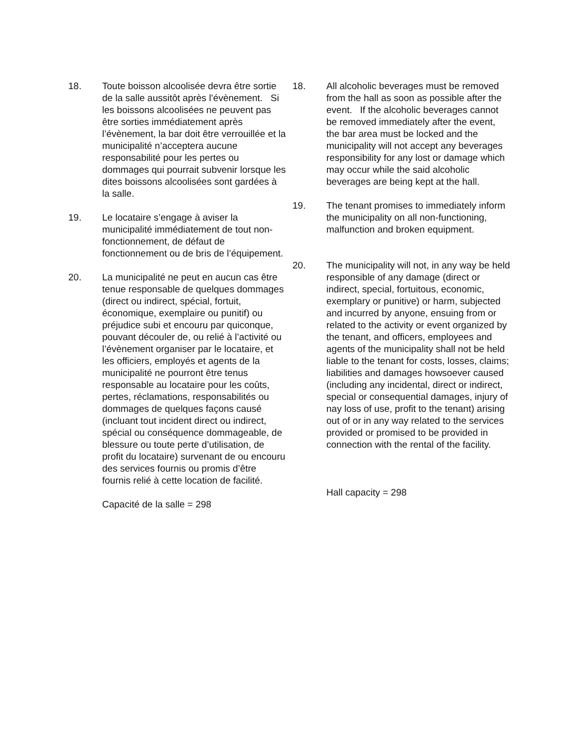18. Toute boisson alcoolisée devra être sortie de la salle aussitôt après l’évènement. Si les boissons alcoolisées ne peuvent pas être sorties immédiatement après l’évènement, la bar doit être verrouillée et la municipalité n’acceptera aucune responsabilité pour les pertes ou dommages qui pourrait subvenir lorsque les dites boissons alcoolisées sont gardées à la salle.
19. Le locataire s’engage à aviser la municipalité immédiatement de tout non-fonctionnement, de défaut de fonctionnement ou de bris de l’équipement.
20. La municipalité ne peut en aucun cas être tenue responsable de quelques dommages (direct ou indirect, spécial, fortuit, économique, exemplaire ou punitif) ou préjudice subi et encouru par quiconque, pouvant découler de, ou relié à l’activité ou l’évènement organiser par le locataire, et les officiers, employés et agents de la municipalité ne pourront être tenus responsable au locataire pour les coûts, pertes, réclamations, responsabilités ou dommages de quelques façons causé (incluant tout incident direct ou indirect, spécial ou conséquence dommageable, de blessure ou toute perte d’utilisation, de profit du locataire) survenant de ou encouru des services fournis ou promis d’être fournis relié à cette location de facilité.
Capacité de la salle = 298
18. All alcoholic beverages must be removed from the hall as soon as possible after the event. If the alcoholic beverages cannot be removed immediately after the event, the bar area must be locked and the municipality will not accept any beverages responsibility for any lost or damage which may occur while the said alcoholic beverages are being kept at the hall.
19. The tenant promises to immediately inform the municipality on all non-functioning, malfunction and broken equipment.
20. The municipality will not, in any way be held responsible of any damage (direct or indirect, special, fortuitous, economic, exemplary or punitive) or harm, subjected and incurred by anyone, ensuing from or related to the activity or event organized by the tenant, and officers, employees and agents of the municipality shall not be held liable to the tenant for costs, losses, claims; liabilities and damages howsoever caused (including any incidental, direct or indirect, special or consequential damages, injury of nay loss of use, profit to the tenant) arising out of or in any way related to the services provided or promised to be provided in connection with the rental of the facility.
Hall capacity = 298